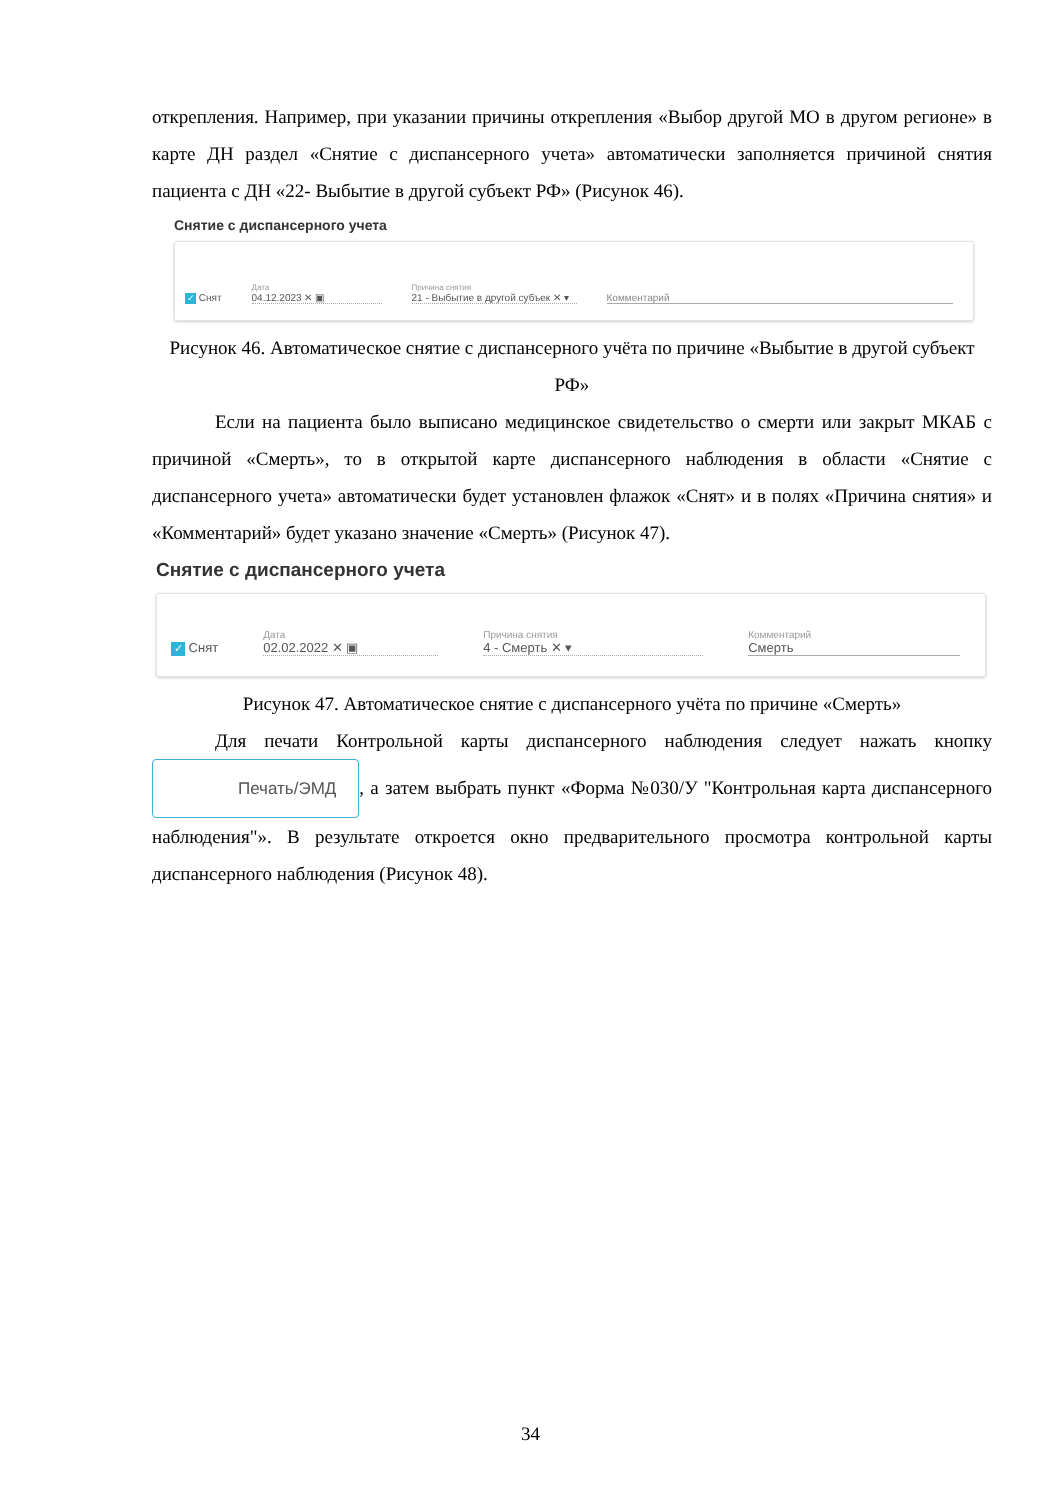открепления. Например, при указании причины открепления «Выбор другой МО в другом регионе» в карте ДН раздел «Снятие с диспансерного учета» автоматически заполняется причиной снятия пациента с ДН «22- Выбытие в другой субъект РФ» (Рисунок 46).
Снятие с диспансерного учета
✓ Снят
Дата
04.12.2023 ✕ ▣
Причина снятия
21 - Выбытие в другой субъек ✕ ▾
Комментарий
Рисунок 46. Автоматическое снятие с диспансерного учёта по причине «Выбытие в другой субъект РФ»
Если на пациента было выписано медицинское свидетельство о смерти или закрыт МКАБ с причиной «Смерть», то в открытой карте диспансерного наблюдения в области «Снятие с диспансерного учета» автоматически будет установлен флажок «Снят» и в полях «Причина снятия» и «Комментарий» будет указано значение «Смерть» (Рисунок 47).
Снятие с диспансерного учета
✓ Снят
Дата
02.02.2022 ✕ ▣
Причина снятия
4 - Смерть ✕ ▾
Комментарий
Смерть
Рисунок 47. Автоматическое снятие с диспансерного учёта по причине «Смерть»
Для печати Контрольной карты диспансерного наблюдения следует нажать кнопку Печать/ЭМД, а затем выбрать пункт «Форма №030/У "Контрольная карта диспансерного наблюдения"». В результате откроется окно предварительного просмотра контрольной карты диспансерного наблюдения (Рисунок 48).
34